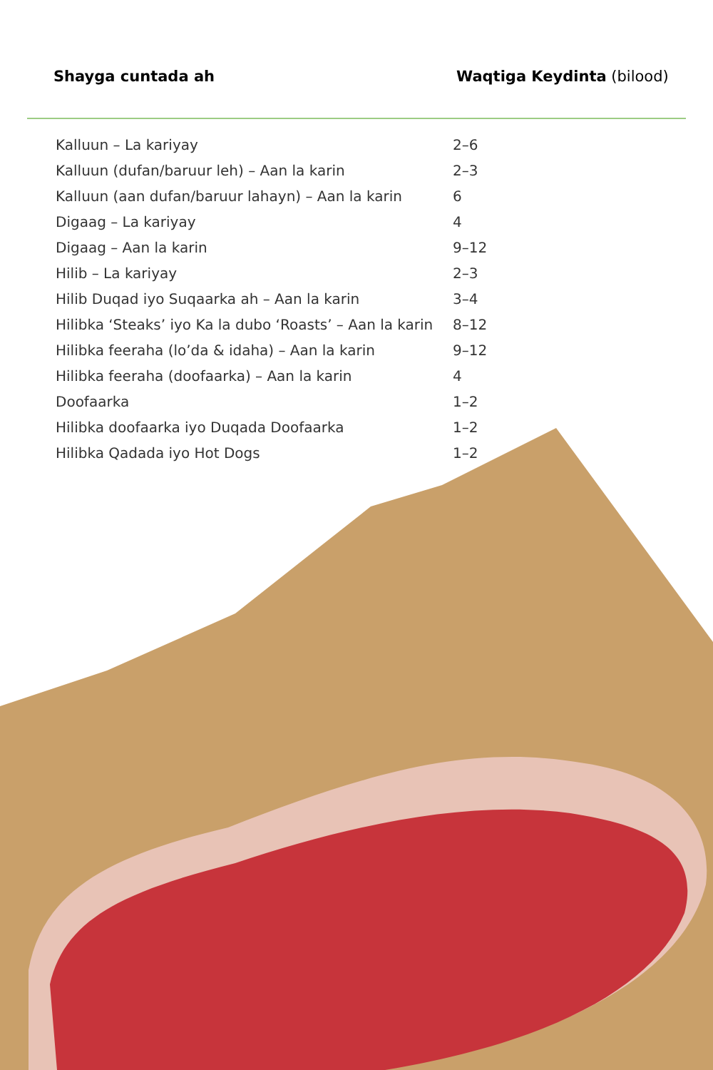Shayga cuntada ah Waqtiga Keydinta (bilood)
| Kalluun – La kariyay | 2–6 |
| Kalluun (dufan/baruur leh) – Aan la karin | 2–3 |
| Kalluun (aan dufan/baruur lahayn) – Aan la karin | 6 |
| Digaag – La kariyay | 4 |
| Digaag – Aan la karin | 9–12 |
| Hilib – La kariyay | 2–3 |
| Hilib Duqad iyo Suqaarka ah – Aan la karin | 3–4 |
| Hilibka ‘Steaks’ iyo Ka la dubo ‘Roasts’ – Aan la karin | 8–12 |
| Hilibka feeraha (lo’da & idaha) – Aan la karin | 9–12 |
| Hilibka feeraha (doofaarka) – Aan la karin | 4 |
| Doofaarka | 1–2 |
| Hilibka doofaarka iyo Duqada Doofaarka | 1–2 |
| Hilibka Qadada iyo Hot Dogs | 1–2 |